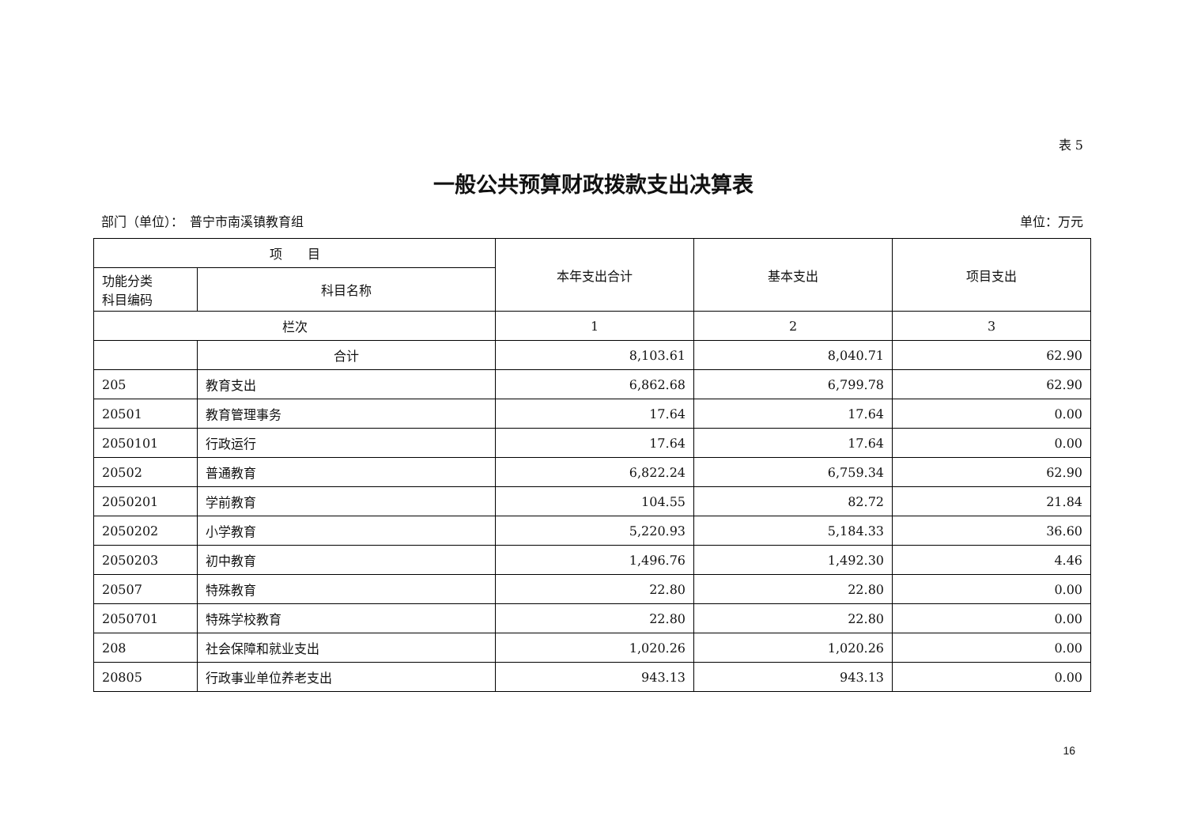表 5
一般公共预算财政拨款支出决算表
部门（单位）：　普宁市南溪镇教育组 单位：万元
| 项 目 | | 本年支出合计 | 基本支出 | 项目支出 |
| --- | --- | --- | --- | --- |
| 功能分类 科目编码 | 科目名称 | | | |
| 栏次 | | 1 | 2 | 3 |
| | 合计 | 8,103.61 | 8,040.71 | 62.90 |
| 205 | 教育支出 | 6,862.68 | 6,799.78 | 62.90 |
| 20501 | 教育管理事务 | 17.64 | 17.64 | 0.00 |
| 2050101 | 行政运行 | 17.64 | 17.64 | 0.00 |
| 20502 | 普通教育 | 6,822.24 | 6,759.34 | 62.90 |
| 2050201 | 学前教育 | 104.55 | 82.72 | 21.84 |
| 2050202 | 小学教育 | 5,220.93 | 5,184.33 | 36.60 |
| 2050203 | 初中教育 | 1,496.76 | 1,492.30 | 4.46 |
| 20507 | 特殊教育 | 22.80 | 22.80 | 0.00 |
| 2050701 | 特殊学校教育 | 22.80 | 22.80 | 0.00 |
| 208 | 社会保障和就业支出 | 1,020.26 | 1,020.26 | 0.00 |
| 20805 | 行政事业单位养老支出 | 943.13 | 943.13 | 0.00 |
16